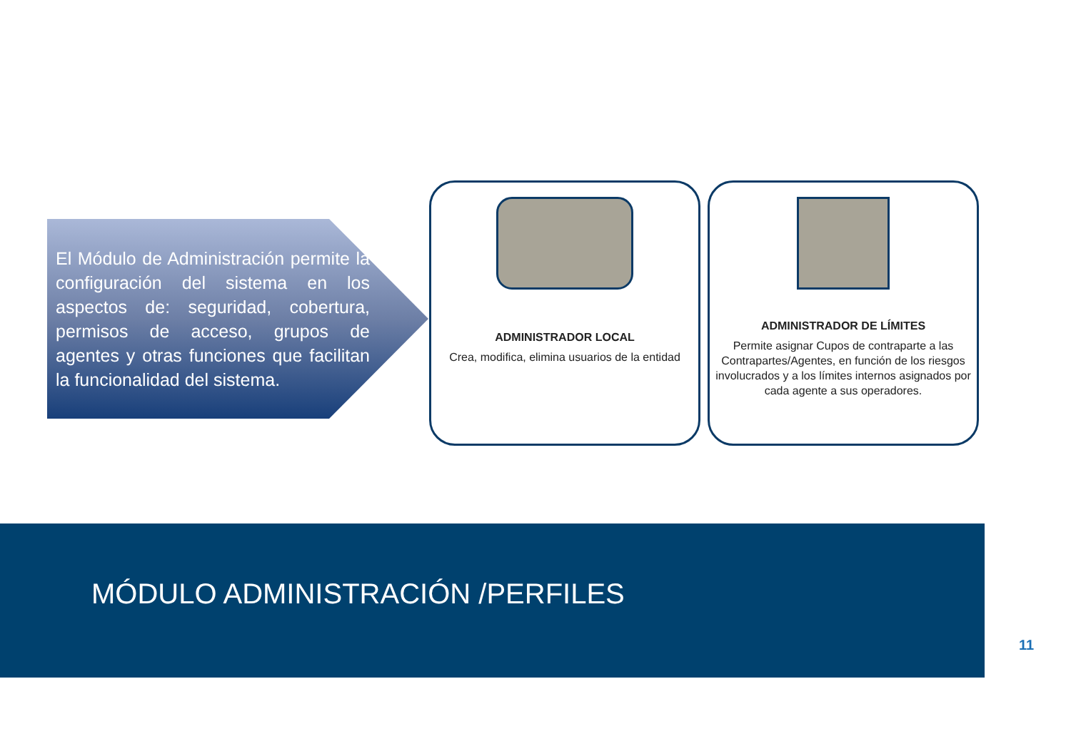El Módulo de Administración permite la configuración del sistema en los aspectos de: seguridad, cobertura, permisos de acceso, grupos de agentes y otras funciones que facilitan la funcionalidad del sistema.
ADMINISTRADOR LOCAL
Crea, modifica, elimina usuarios de la entidad
ADMINISTRADOR DE LÍMITES
Permite asignar Cupos de contraparte a las Contrapartes/Agentes, en función de los riesgos involucrados y a los límites internos asignados por cada agente a sus operadores.
MÓDULO ADMINISTRACIÓN /PERFILES
11